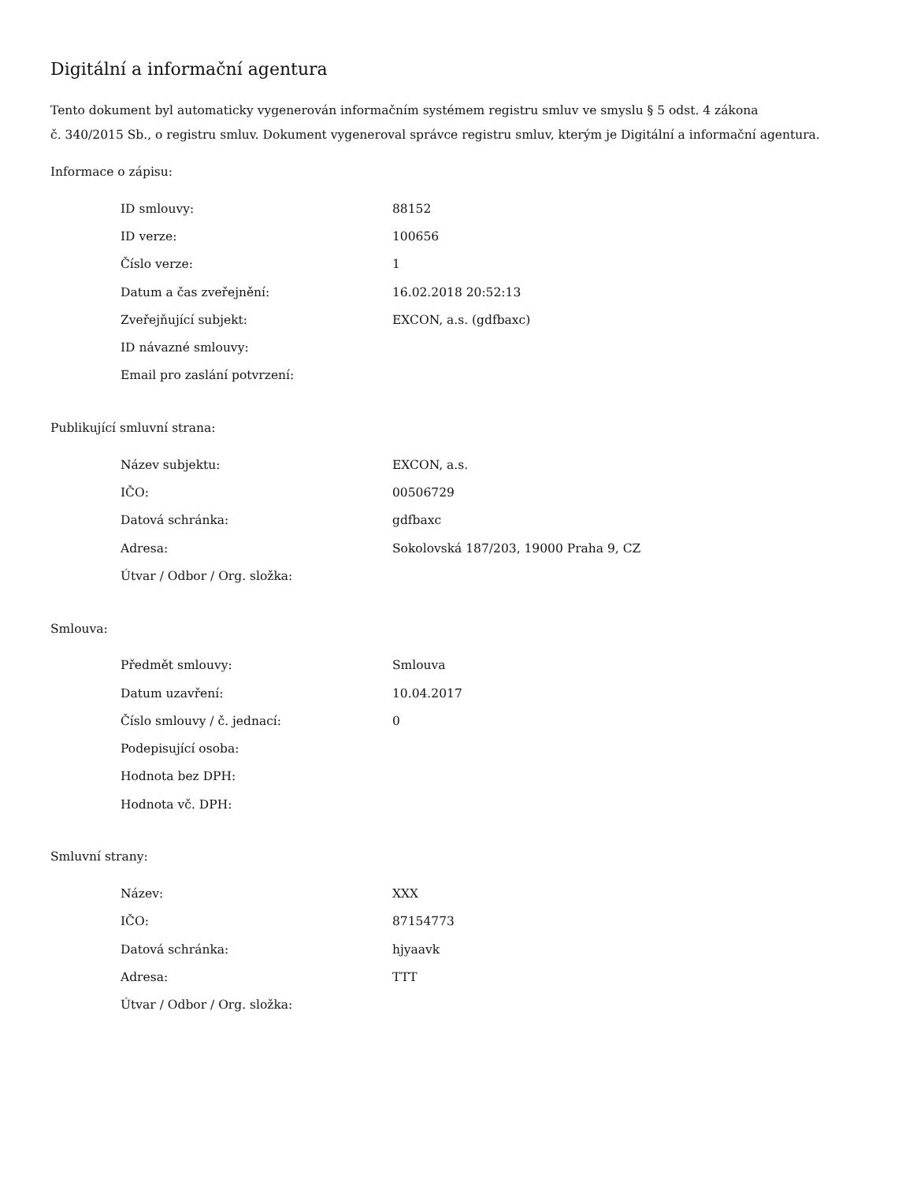Digitální a informační agentura
Tento dokument byl automaticky vygenerován informačním systémem registru smluv ve smyslu § 5 odst. 4 zákona
č. 340/2015 Sb., o registru smluv. Dokument vygeneroval správce registru smluv, kterým je Digitální a informační agentura.
Informace o zápisu:
| ID smlouvy: | 88152 |
| ID verze: | 100656 |
| Číslo verze: | 1 |
| Datum a čas zveřejnění: | 16.02.2018 20:52:13 |
| Zveřejňující subjekt: | EXCON, a.s. (gdfbaxc) |
| ID návazné smlouvy: | |
| Email pro zaslání potvrzení: | |
Publikující smluvní strana:
| Název subjektu: | EXCON, a.s. |
| IČO: | 00506729 |
| Datová schránka: | gdfbaxc |
| Adresa: | Sokolovská 187/203, 19000 Praha 9, CZ |
| Útvar / Odbor / Org. složka: | |
Smlouva:
| Předmět smlouvy: | Smlouva |
| Datum uzavření: | 10.04.2017 |
| Číslo smlouvy / č. jednací: | 0 |
| Podepisující osoba: | |
| Hodnota bez DPH: | |
| Hodnota vč. DPH: | |
Smluvní strany:
| Název: | XXX |
| IČO: | 87154773 |
| Datová schránka: | hjyaavk |
| Adresa: | TTT |
| Útvar / Odbor / Org. složka: | |